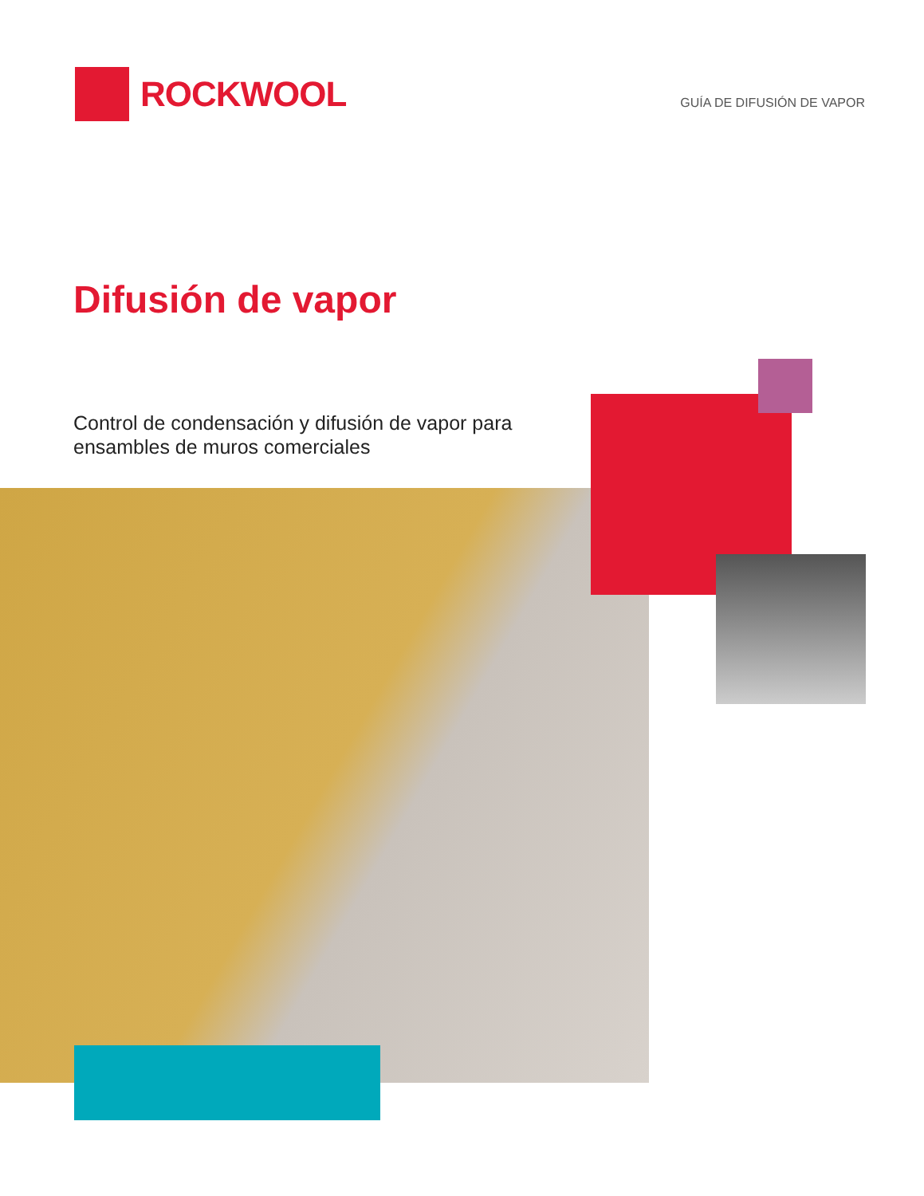ROCKWOOL
GUÍA DE DIFUSIÓN DE VAPOR
Difusión de vapor
Control de condensación y difusión de vapor para ensambles de muros comerciales